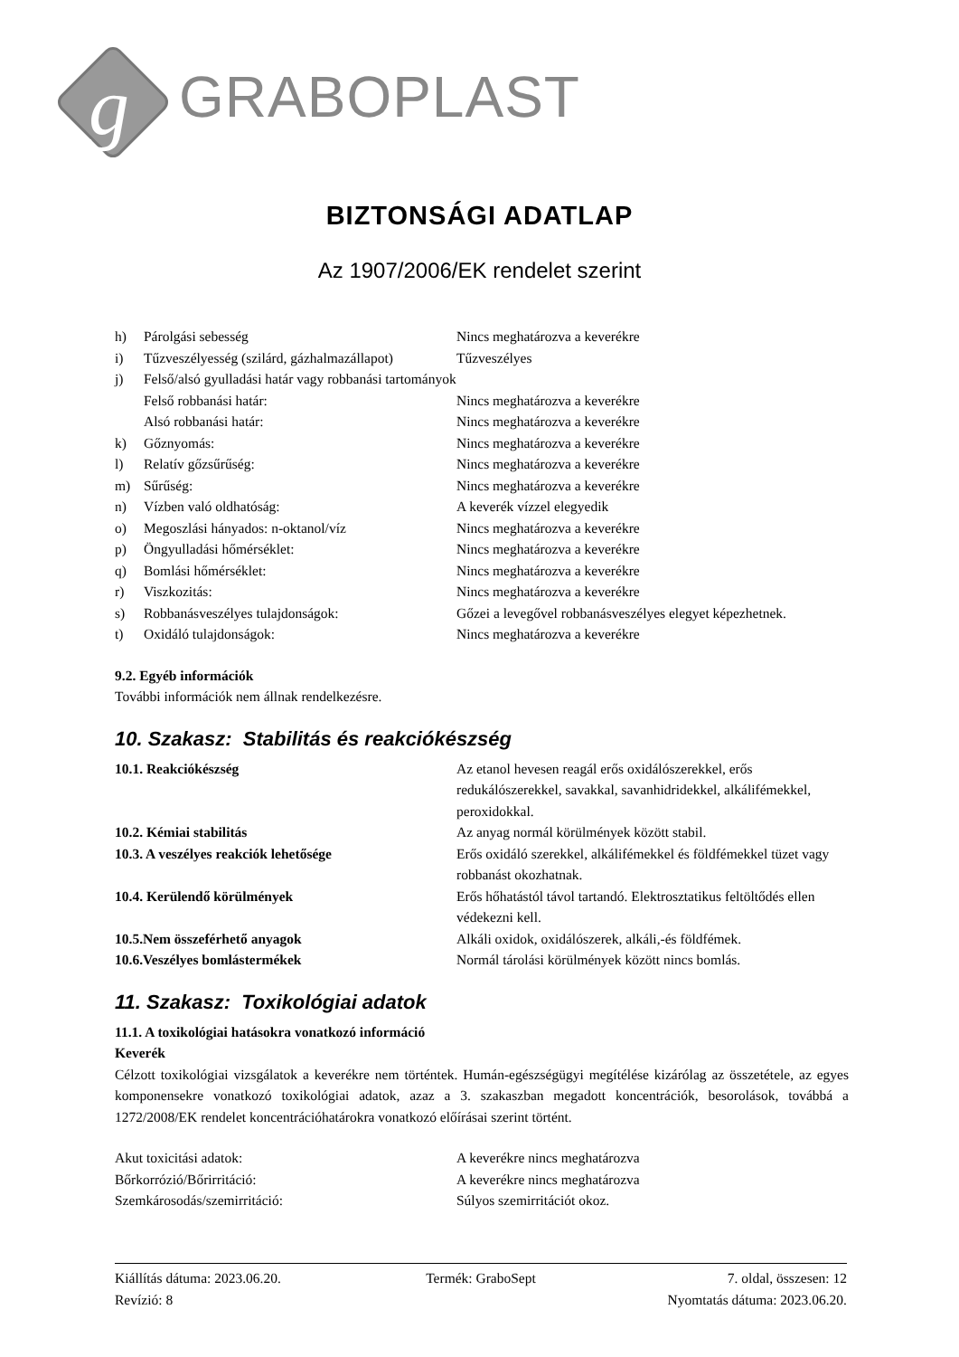g
GRABOPLAST
BIZTONSÁGI ADATLAP
Az 1907/2006/EK rendelet szerint
| h) | Párolgási sebesség | Nincs meghatározva a keverékre |
| i) | Tűzveszélyesség (szilárd, gázhalmazállapot) | Tűzveszélyes |
| j) | Felső/alsó gyulladási határ vagy robbanási tartományok | |
| | Felső robbanási határ: | Nincs meghatározva a keverékre |
| | Alsó robbanási határ: | Nincs meghatározva a keverékre |
| k) | Gőznyomás: | Nincs meghatározva a keverékre |
| l) | Relatív gőzsűrűség: | Nincs meghatározva a keverékre |
| m) | Sűrűség: | Nincs meghatározva a keverékre |
| n) | Vízben való oldhatóság: | A keverék vízzel elegyedik |
| o) | Megoszlási hányados: n-oktanol/víz | Nincs meghatározva a keverékre |
| p) | Öngyulladási hőmérséklet: | Nincs meghatározva a keverékre |
| q) | Bomlási hőmérséklet: | Nincs meghatározva a keverékre |
| r) | Viszkozitás: | Nincs meghatározva a keverékre |
| s) | Robbanásveszélyes tulajdonságok: | Gőzei a levegővel robbanásveszélyes elegyet képezhetnek. |
| t) | Oxidáló tulajdonságok: | Nincs meghatározva a keverékre |
9.2. Egyéb információk
További információk nem állnak rendelkezésre.
10. Szakasz: Stabilitás és reakciókészség
| 10.1. Reakciókészség | Az etanol hevesen reagál erős oxidálószerekkel, erős redukálószerekkel, savakkal, savanhidridekkel, alkálifémekkel, peroxidokkal. |
| 10.2. Kémiai stabilitás | Az anyag normál körülmények között stabil. |
| 10.3. A veszélyes reakciók lehetősége | Erős oxidáló szerekkel, alkálifémekkel és földfémekkel tüzet vagy robbanást okozhatnak. |
| 10.4. Kerülendő körülmények | Erős hőhatástól távol tartandó. Elektrosztatikus feltöltődés ellen védekezni kell. |
| 10.5.Nem összeférhető anyagok | Alkáli oxidok, oxidálószerek, alkáli,-és földfémek. |
| 10.6.Veszélyes bomlástermékek | Normál tárolási körülmények között nincs bomlás. |
11. Szakasz: Toxikológiai adatok
11.1. A toxikológiai hatásokra vonatkozó információ
Keverék
Célzott toxikológiai vizsgálatok a keverékre nem történtek. Humán-egészségügyi megítélése kizárólag az összetétele, az egyes komponensekre vonatkozó toxikológiai adatok, azaz a 3. szakaszban megadott koncentrációk, besorolások, továbbá a 1272/2008/EK rendelet koncentrációhatárokra vonatkozó előírásai szerint történt.
| Akut toxicitási adatok: | A keverékre nincs meghatározva |
| Bőrkorrózió/Bőrirritáció: | A keverékre nincs meghatározva |
| Szemkárosodás/szemirritáció: | Súlyos szemirritációt okoz. |
| Kiállítás dátuma: 2023.06.20. | Termék: GraboSept | 7. oldal, összesen: 12 |
| Revízió: 8 | | Nyomtatás dátuma: 2023.06.20. |